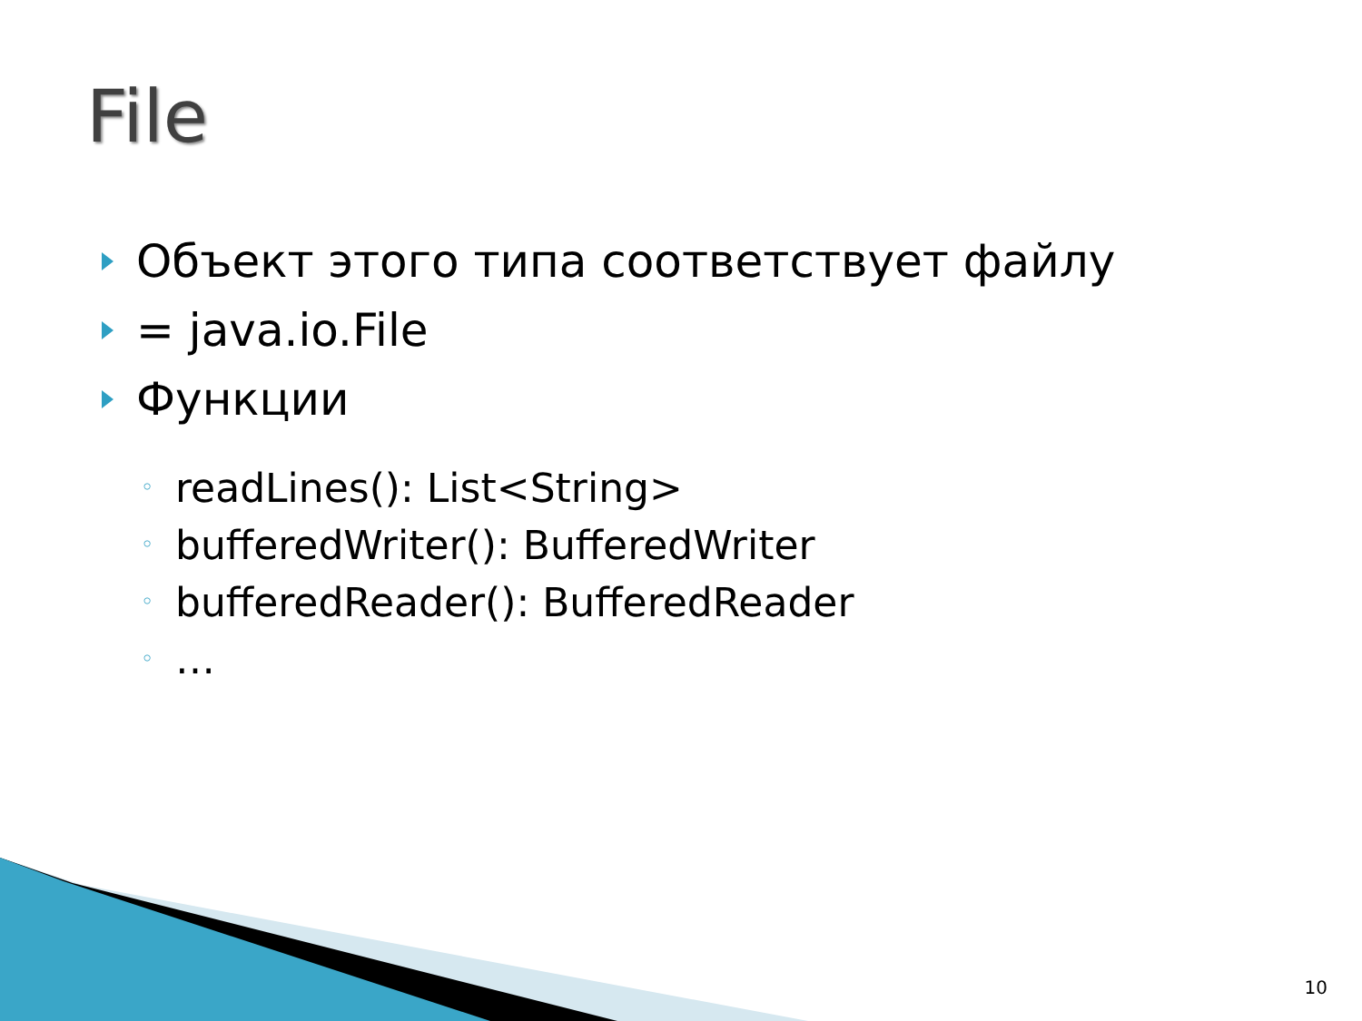File
Объект этого типа соответствует файлу
= java.io.File
Функции
◦ readLines(): List<String>
◦ bufferedWriter(): BufferedWriter
◦ bufferedReader(): BufferedReader
◦ …
10